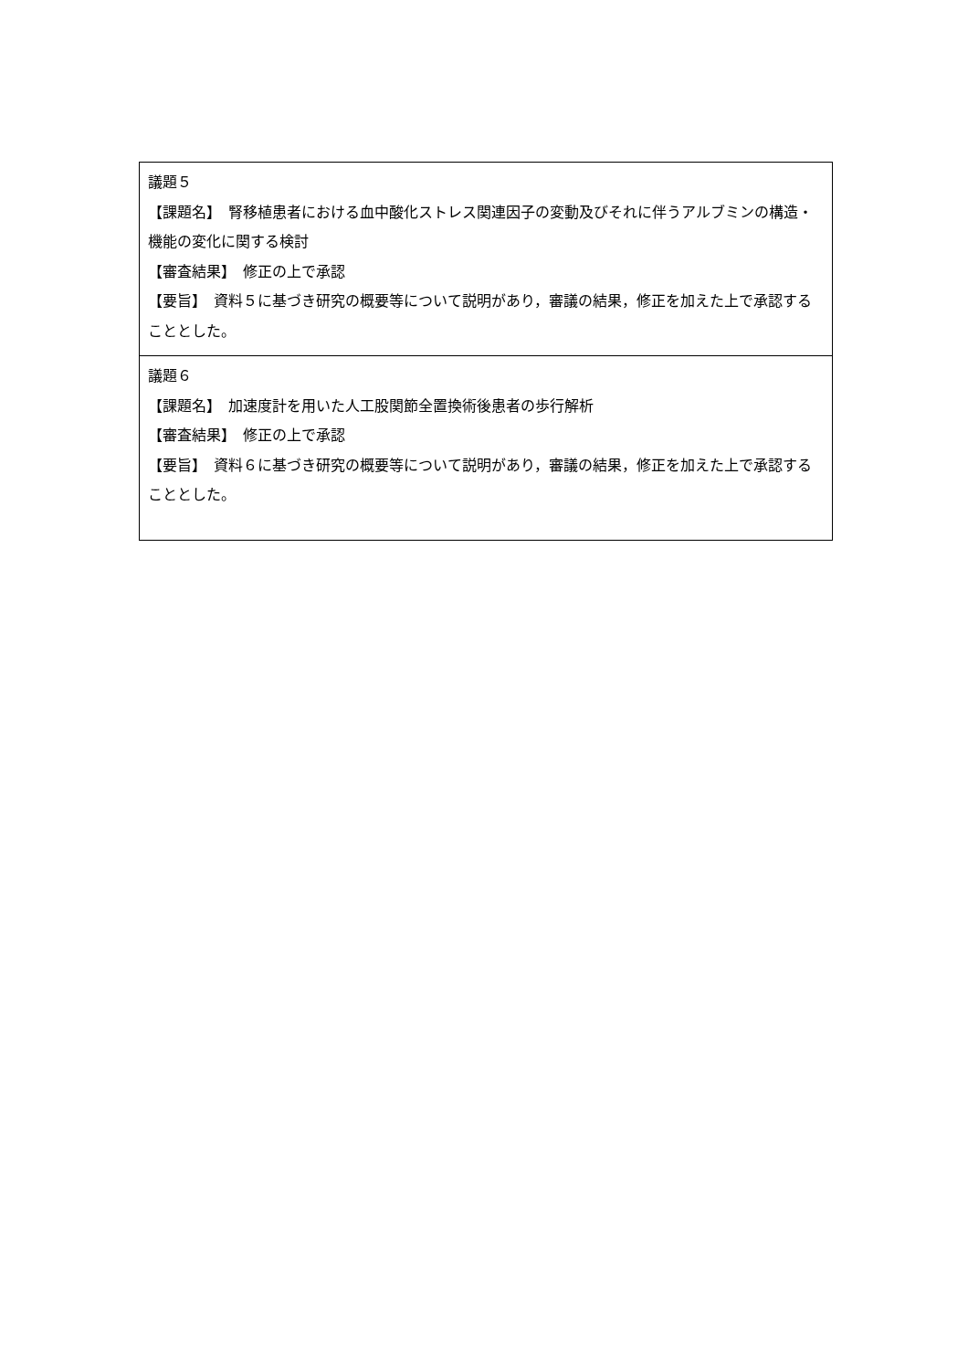| 議題５ 【課題名】 腎移植患者における血中酸化ストレス関連因子の変動及びそれに伴うアルブミンの構造・機能の変化に関する検討 【審査結果】 修正の上で承認 【要旨】 資料５に基づき研究の概要等について説明があり，審議の結果，修正を加えた上で承認することとした。 |
| 議題６ 【課題名】 加速度計を用いた人工股関節全置換術後患者の歩行解析 【審査結果】 修正の上で承認 【要旨】 資料６に基づき研究の概要等について説明があり，審議の結果，修正を加えた上で承認することとした。 |